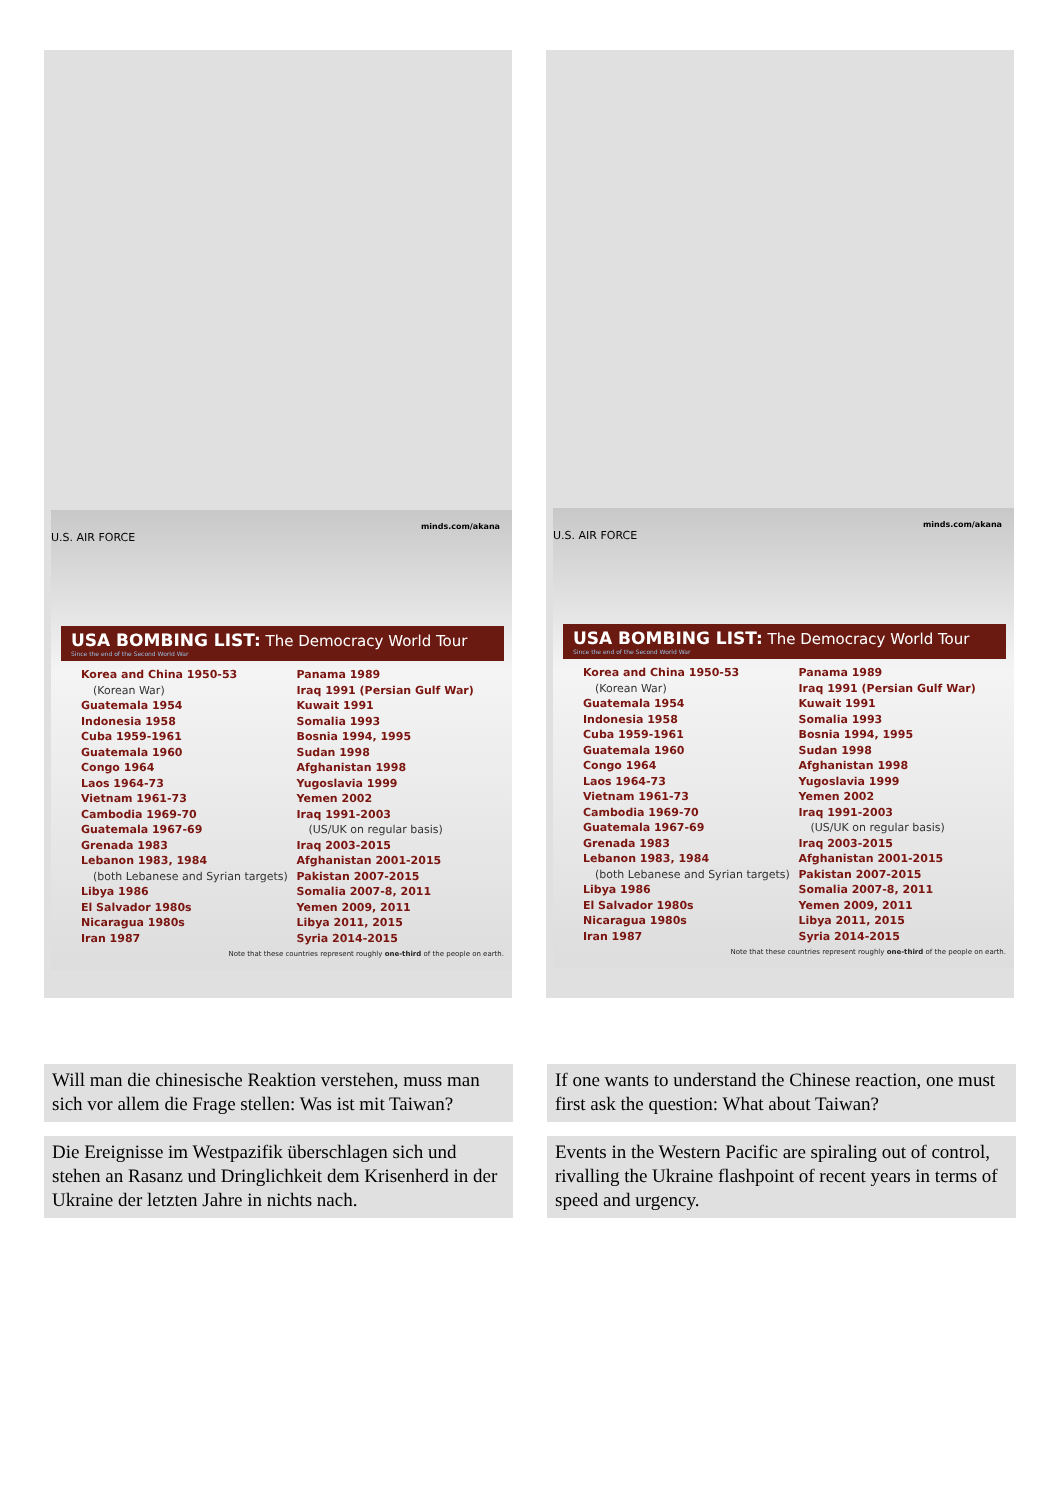minds.com/akana
U.S. AIR FORCE
USA BOMBING LIST: The Democracy World Tour
Since the end of the Second World War
Korea and China 1950-53
(Korean War)
Guatemala 1954
Indonesia 1958
Cuba 1959-1961
Guatemala 1960
Congo 1964
Laos 1964-73
Vietnam 1961-73
Cambodia 1969-70
Guatemala 1967-69
Grenada 1983
Lebanon 1983, 1984
(both Lebanese and Syrian targets)
Libya 1986
El Salvador 1980s
Nicaragua 1980s
Iran 1987
Panama 1989
Iraq 1991 (Persian Gulf War)
Kuwait 1991
Somalia 1993
Bosnia 1994, 1995
Sudan 1998
Afghanistan 1998
Yugoslavia 1999
Yemen 2002
Iraq 1991-2003
(US/UK on regular basis)
Iraq 2003-2015
Afghanistan 2001-2015
Pakistan 2007-2015
Somalia 2007-8, 2011
Yemen 2009, 2011
Libya 2011, 2015
Syria 2014-2015
Note that these countries represent roughly one-third of the people on earth.
minds.com/akana
U.S. AIR FORCE
USA BOMBING LIST: The Democracy World Tour
Since the end of the Second World War
Korea and China 1950-53
(Korean War)
Guatemala 1954
Indonesia 1958
Cuba 1959-1961
Guatemala 1960
Congo 1964
Laos 1964-73
Vietnam 1961-73
Cambodia 1969-70
Guatemala 1967-69
Grenada 1983
Lebanon 1983, 1984
(both Lebanese and Syrian targets)
Libya 1986
El Salvador 1980s
Nicaragua 1980s
Iran 1987
Panama 1989
Iraq 1991 (Persian Gulf War)
Kuwait 1991
Somalia 1993
Bosnia 1994, 1995
Sudan 1998
Afghanistan 1998
Yugoslavia 1999
Yemen 2002
Iraq 1991-2003
(US/UK on regular basis)
Iraq 2003-2015
Afghanistan 2001-2015
Pakistan 2007-2015
Somalia 2007-8, 2011
Yemen 2009, 2011
Libya 2011, 2015
Syria 2014-2015
Note that these countries represent roughly one-third of the people on earth.
Will man die chinesische Reaktion verstehen, muss man sich vor allem die Frage stellen: Was ist mit Taiwan?
If one wants to understand the Chinese reaction, one must first ask the question: What about Taiwan?
Die Ereignisse im Westpazifik überschlagen sich und stehen an Rasanz und Dringlichkeit dem Krisenherd in der Ukraine der letzten Jahre in nichts nach.
Events in the Western Pacific are spiraling out of control, rivalling the Ukraine flashpoint of recent years in terms of speed and urgency.